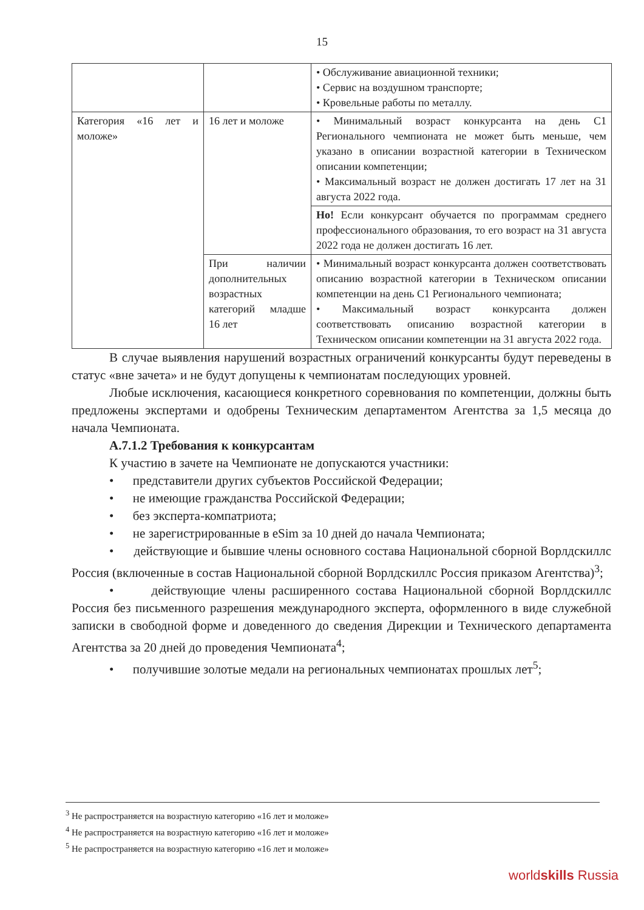15
| | | • Обслуживание авиационной техники; • Сервис на воздушном транспорте; • Кровельные работы по металлу. |
| Категория «16 лет и моложе» | 16 лет и моложе | • Минимальный возраст конкурсанта на день С1 Регионального чемпионата не может быть меньше, чем указано в описании возрастной категории в Техническом описании компетенции; • Максимальный возраст не должен достигать 17 лет на 31 августа 2022 года. |
| | | Но! Если конкурсант обучается по программам среднего профессионального образования, то его возраст на 31 августа 2022 года не должен достигать 16 лет. |
| | При наличии дополнительных возрастных категорий младше 16 лет | • Минимальный возраст конкурсанта должен соответствовать описанию возрастной категории в Техническом описании компетенции на день С1 Регионального чемпионата; • Максимальный возраст конкурсанта должен соответствовать описанию возрастной категории в Техническом описании компетенции на 31 августа 2022 года. |
В случае выявления нарушений возрастных ограничений конкурсанты будут переведены в статус «вне зачета» и не будут допущены к чемпионатам последующих уровней.
Любые исключения, касающиеся конкретного соревнования по компетенции, должны быть предложены экспертами и одобрены Техническим департаментом Агентства за 1,5 месяца до начала Чемпионата.
А.7.1.2 Требования к конкурсантам
К участию в зачете на Чемпионате не допускаются участники:
• представители других субъектов Российской Федерации;
• не имеющие гражданства Российской Федерации;
• без эксперта-компатриота;
• не зарегистрированные в eSim за 10 дней до начала Чемпионата;
• действующие и бывшие члены основного состава Национальной сборной Ворлдскиллс Россия (включенные в состав Национальной сборной Ворлдскиллс Россия приказом Агентства)<sup>3</sup>;
• действующие члены расширенного состава Национальной сборной Ворлдскиллс Россия без письменного разрешения международного эксперта, оформленного в виде служебной записки в свободной форме и доведенного до сведения Дирекции и Технического департамента Агентства за 20 дней до проведения Чемпионата<sup>4</sup>;
• получившие золотые медали на региональных чемпионатах прошлых лет<sup>5</sup>;
<sup>3</sup> Не распространяется на возрастную категорию «16 лет и моложе»
<sup>4</sup> Не распространяется на возрастную категорию «16 лет и моложе»
<sup>5</sup> Не распространяется на возрастную категорию «16 лет и моложе»
worldskills Russia